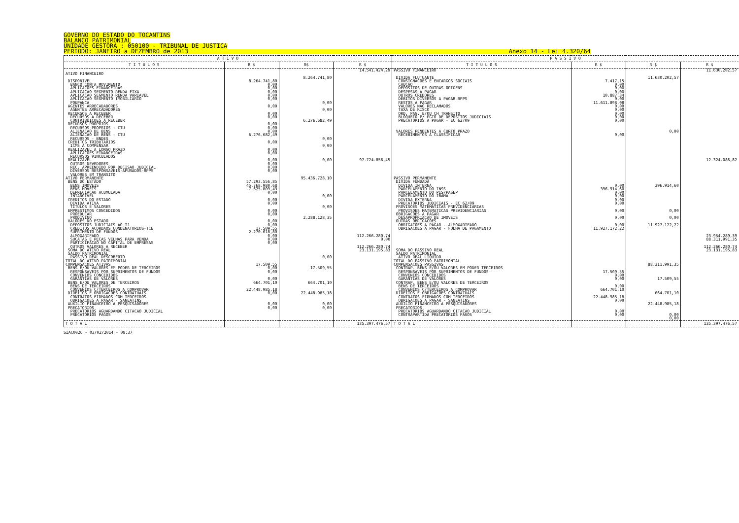GOVERNO DO ESTADO DO TOCANTINS
BALANCO PATRIMONIAL
UNIDADE GESTORA : 050100 - TRIBUNAL DE JUSTICA
PERIODO: JANEIRO a DEZEMBRO de 2013 Anexo 14 - Lei 4.320/64
| A T I V O | | | | P A S S I V O | | | |
| --- | --- | --- | --- | --- | --- | --- | --- |
| T I T U L O S | R $ | R$ | R $ | T I T U L O S | R $ | R $ | R $ |
| ATIVO FINANCEIRO DISPONIVEL BANCO CONTA MOVIMENTO APLICACOES FINANCEIRAS APLICACAO SEGMENTO RENDA FIXA APLICACAO SEGMENTO RENDA VARIAVEL APLICACAO SEGMENTO IMOBILIARIO POUPANCA AGENTES ARRECADADORES AGENTES ARRECADADORES RECURSOS A RECEBER RECURSOS A RECEBER CONTRIBUICOES A RECEBER RECURSOS PROPRIOS RECURSOS PROPRIOS - CTU ALIENACAO DE BENS ALIENACAO DE BENS - CTU RECURSOS - BNDES CREDITOS TRIBUTARIOS ICMS A COMPENSAR REALIZAVEL A LONGO PRAZO APLICACOES FINANCEIRAS RECURSOS VINCULADOS REALIZAVEL OUTROS DEVEDORES REC. APREENDIDO POR DECISAO JUDICIAL DIVERSOS RESPONSAVEIS-APURADOS-RPPS VALORES EM TRANSITO ATIVO PERMANENTE BENS DO ESTADO BENS IMOVEIS BENS MOVEIS DEPRECIACAO ACUMULADA INTANGIVEL CREDITOS DO ESTADO DIVIDA ATIVA TITULOS E VALORES EMPRESTIMOS CONCEDIDOS PROEDUCAR PRODIVINO VALORES DO ESTADO DEPOSITOS JUDICIAIS AO TJ CREDITOS ACORDAOS CONDENATORIOS-TCE SUPRIMENTO DE FUNDOS ALMOXARIFADO SUCATAS E PECAS VELHAS PARA VENDA PARTICIPACAO NO CAPITAL DE EMPRESAS OUTROS VALORES A RECEBER SOMA DO ATIVO REAL SALDO PATRIMONIAL PASSIVO REAL DESCOBERTO TOTAL DO ATIVO PATRIMONIAL COMPENSACOES ATIVAS BENS E/OU VALORES EM PODER DE TERCEIROS RESPONSAVEIS POR SUPRIMENTOS DE FUNDOS CONVENIOS CONCEDIDOS GARANTIAS DE VALORES BENS E/OU VALORES DE TERCEIROS BENS DE TERCEIROS CONVENIOS C/TERCEIROS A COMPROVAR DIREITOS E OBRIGACOES CONTRATUAIS CONTRATOS FIRMADOS COM TERCEIROS OBRIGACOES A PAGAR - SANEATINS AUXILIO FINANCEIRO A PESQUISADORES PRECATORIOS PRECATORIOS AGUARDANDO CITACAO JUDICIAL PRECATORIOS PAGOS | 8.264.741,80 0,00 0,00 0,00 0,00 0,00 0,00 0,00 0,00 0,00 0,00 0,00 6.276.682,49 0,00 0,00 0,00 0,00 0,00 0,00 0,00 57.293.556,85 45.768.980,68 -7.625.809,43 0,00 0,00 0,00 0,00 0,00 0,00 0,00 17.509,55 2.270.618,80 0,00 0,00 0,00 17.509,55 0,00 0,00 0,00 664.701,10 22.448.985,18 0,00 0,00 0,00 | 8.264.741,80 0,00 0,00 6.276.682,49 0,00 0,00 0,00 95.436.728,10 0,00 0,00 2.288.128,35 0,00 17.509,55 664.701,10 22.448.985,18 0,00 0,00 | 14.541.424,29 97.724.856,45 112.266.280,74 0,00 112.266.280,74 23.131.195,83 | PASSIVO FINANCEIRO DIVIDA FLUTUANTE CONSIGNACOES E ENCARGOS SOCIAIS CAUCAO DEPOSITOS DE OUTRAS ORIGENS DESPESAS A PAGAR OUTROS CREDORES DEBITOS DIVERSOS A PAGAR RPPS RESTOS A PAGAR VALORES NAO RECLAMADOS TAXA DE RISCO ORD. PAG. E/OU CH TRANSITO BLOQUEIO P/ PGTO DE DEPOSITOS JUDICIAIS PRECATORIOS A PAGAR - EC 62/09 VALORES PENDENTES A CURTO PRAZO RECEBIMENTOS A CLASSIFICAR PASSIVO PERMANENTE DIVIDA FUNDADA DIVIDA INTERNA PARCELAMENTO DO INSS PARCELAMENTO DO PIS/PASEP PARCELAMENTO DO IBAMA DIVIDA EXTERNA PRECATORIOS JUDICIAIS - EC 62/09 PROVISOES MATEMATICAS PREVIDENCIARIAS PROVISOES MATEMATICAS PREVIDENCIARIAS OBRIGACOES A PAGAR DESAPROPRIACAO DE IMOVEIS OUTRAS OBRIGACOES OBRIGACOES A PAGAR - ALMOXARIFADO OBRIGACOES A PAGAR - FOLHA DE PAGAMENTO SOMA DO PASSIVO REAL SALDO PATRIMONIAL ATIVO REAL LIQUIDO TOTAL DO PASSIVO PATRIMONIAL COMPENSACOES PASSIVAS CONTRAP. BENS E/OU VALORES EM PODER TERCEIROS RESPONSAVEIS POR SUPRIMENTOS DE FUNDOS CONVENIOS CONCEDIDOS GARANTIAS DE VALORES CONTRAP. BENS E/OU VALORES DE TERCEIROS BENS DE TERCEIROS CONVENIOS C/TERCEIROS A COMPROVAR DIREITOS E OBRIGACOES CONTRATUAIS CONTRATOS FIRMADOS COM TERCEIROS OBRIGACOES A PAGAR - SANEATINS AUXILIO FINANCEIRO A PESQUISADORES PRECATORIOS PRECATORIOS AGUARDANDO CITACAO JUDICIAL CONTRAPARTIDA PRECATORIOS PAGOS | 7.417,15 0,00 0,00 0,00 10.887,34 0,00 11.611.898,08 0,00 0,00 0,00 0,00 0,00 0,00 0,00 396.914,60 0,00 0,00 0,00 0,00 0,00 0,00 0,00 11.927.172,22 17.509,55 0,00 0,00 0,00 664.701,10 22.448.985,18 0,00 0,00 0,00 | 11.630.202,57 0,00 396.914,60 0,00 0,00 11.927.172,22 88.311.991,35 17.509,55 664.701,10 22.448.985,18 0,00 0,00 | 11.630.202,57 12.324.086,82 23.954.289,39 88.311.991,35 112.266.280,74 23.131.195,83 |
| T O T A L | | | 135.397.476,57 | T O T A L | | | 135.397.476,57 |
SIAC0026 - 03/02/2014 - 08:37